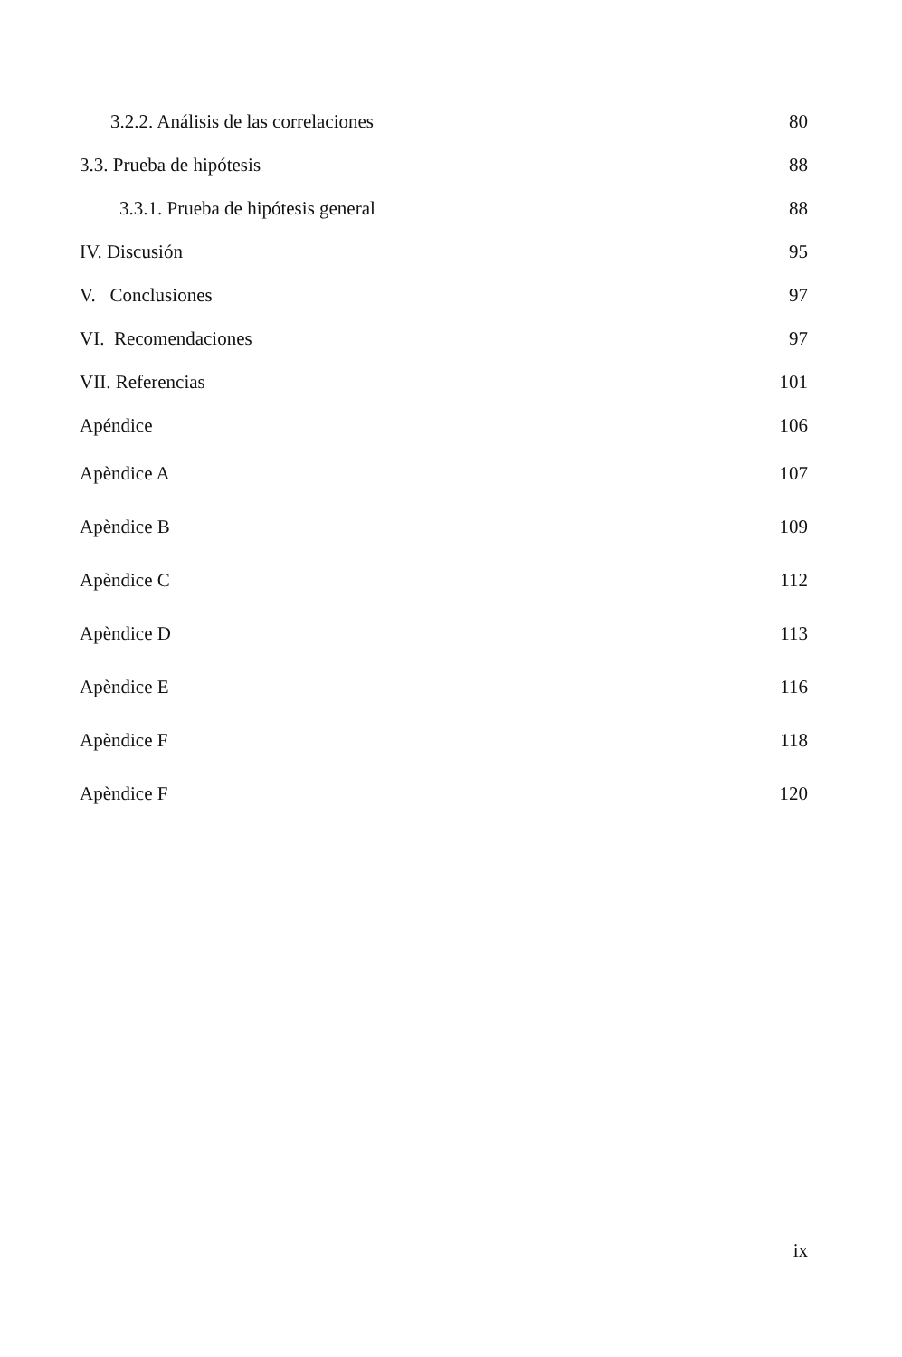3.2.2. Análisis de las correlaciones 80
3.3. Prueba de hipótesis 88
3.3.1. Prueba de hipótesis general 88
IV. Discusión 95
V. Conclusiones 97
VI. Recomendaciones 97
VII. Referencias 101
Apéndice 106
Apèndice A 107
Apèndice B 109
Apèndice C 112
Apèndice D 113
Apèndice E 116
Apèndice F 118
Apèndice F 120
ix